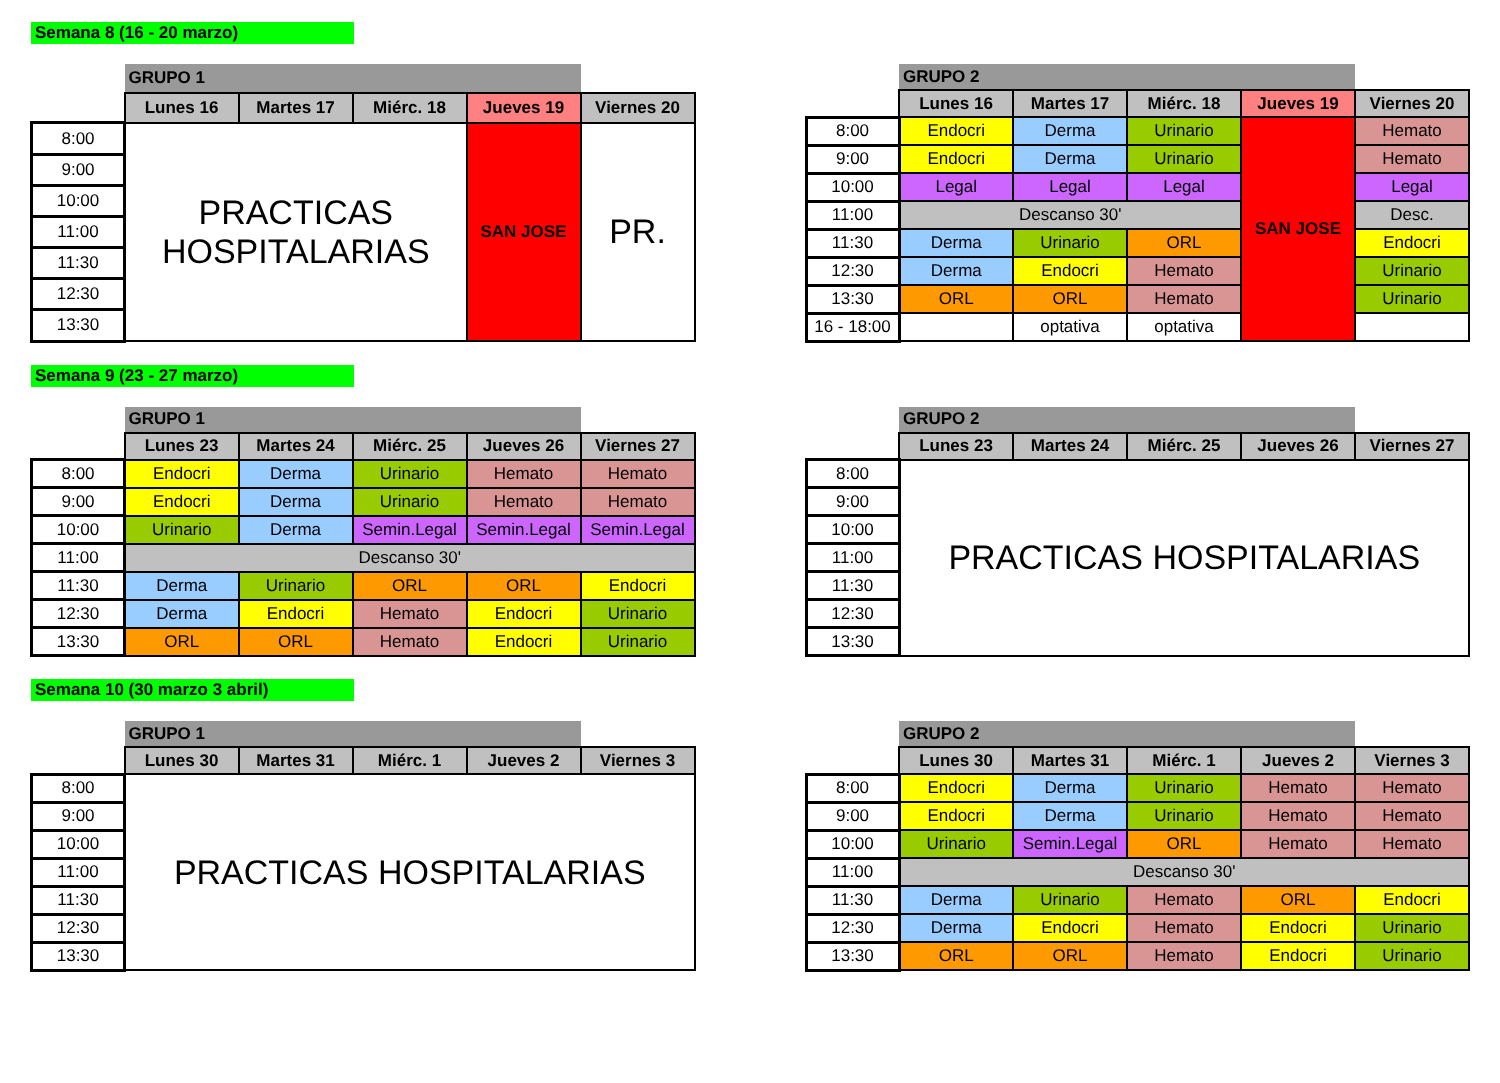Semana 8 (16 - 20 marzo)
| | GRUPO 1 | | | | |
| | Lunes 16 | Martes 17 | Miérc. 18 | Jueves 19 | Viernes 20 |
| 8:00 | PRACTICAS HOSPITALARIAS | | | SAN JOSE | PR. |
| 9:00 | | | | | |
| 10:00 | | | | | |
| 11:00 | | | | | |
| 11:30 | | | | | |
| 12:30 | | | | | |
| 13:30 | | | | | |
| | GRUPO 2 | | | | |
| | Lunes 16 | Martes 17 | Miérc. 18 | Jueves 19 | Viernes 20 |
| 8:00 | Endocri | Derma | Urinario | SAN JOSE | Hemato |
| 9:00 | Endocri | Derma | Urinario | | Hemato |
| 10:00 | Legal | Legal | Legal | | Legal |
| 11:00 | Descanso 30' | | | | Desc. |
| 11:30 | Derma | Urinario | ORL | | Endocri |
| 12:30 | Derma | Endocri | Hemato | | Urinario |
| 13:30 | ORL | ORL | Hemato | | Urinario |
| 16 - 18:00 | | optativa | optativa | | |
Semana 9 (23 - 27 marzo)
| | GRUPO 1 | | | | |
| | Lunes 23 | Martes 24 | Miérc. 25 | Jueves 26 | Viernes 27 |
| 8:00 | Endocri | Derma | Urinario | Hemato | Hemato |
| 9:00 | Endocri | Derma | Urinario | Hemato | Hemato |
| 10:00 | Urinario | Derma | Semin.Legal | Semin.Legal | Semin.Legal |
| 11:00 | Descanso 30' | | | | |
| 11:30 | Derma | Urinario | ORL | ORL | Endocri |
| 12:30 | Derma | Endocri | Hemato | Endocri | Urinario |
| 13:30 | ORL | ORL | Hemato | Endocri | Urinario |
| | GRUPO 2 | | | | |
| | Lunes 23 | Martes 24 | Miérc. 25 | Jueves 26 | Viernes 27 |
| 8:00 | PRACTICAS HOSPITALARIAS | | | | |
| 9:00 | | | | | |
| 10:00 | | | | | |
| 11:00 | | | | | |
| 11:30 | | | | | |
| 12:30 | | | | | |
| 13:30 | | | | | |
Semana 10 (30 marzo 3 abril)
| | GRUPO 1 | | | | |
| | Lunes 30 | Martes 31 | Miérc. 1 | Jueves 2 | Viernes 3 |
| 8:00 | PRACTICAS HOSPITALARIAS | | | | |
| 9:00 | | | | | |
| 10:00 | | | | | |
| 11:00 | | | | | |
| 11:30 | | | | | |
| 12:30 | | | | | |
| 13:30 | | | | | |
| | GRUPO 2 | | | | |
| | Lunes 30 | Martes 31 | Miérc. 1 | Jueves 2 | Viernes 3 |
| 8:00 | Endocri | Derma | Urinario | Hemato | Hemato |
| 9:00 | Endocri | Derma | Urinario | Hemato | Hemato |
| 10:00 | Urinario | Semin.Legal | ORL | Hemato | Hemato |
| 11:00 | Descanso 30' | | | | |
| 11:30 | Derma | Urinario | Hemato | ORL | Endocri |
| 12:30 | Derma | Endocri | Hemato | Endocri | Urinario |
| 13:30 | ORL | ORL | Hemato | Endocri | Urinario |